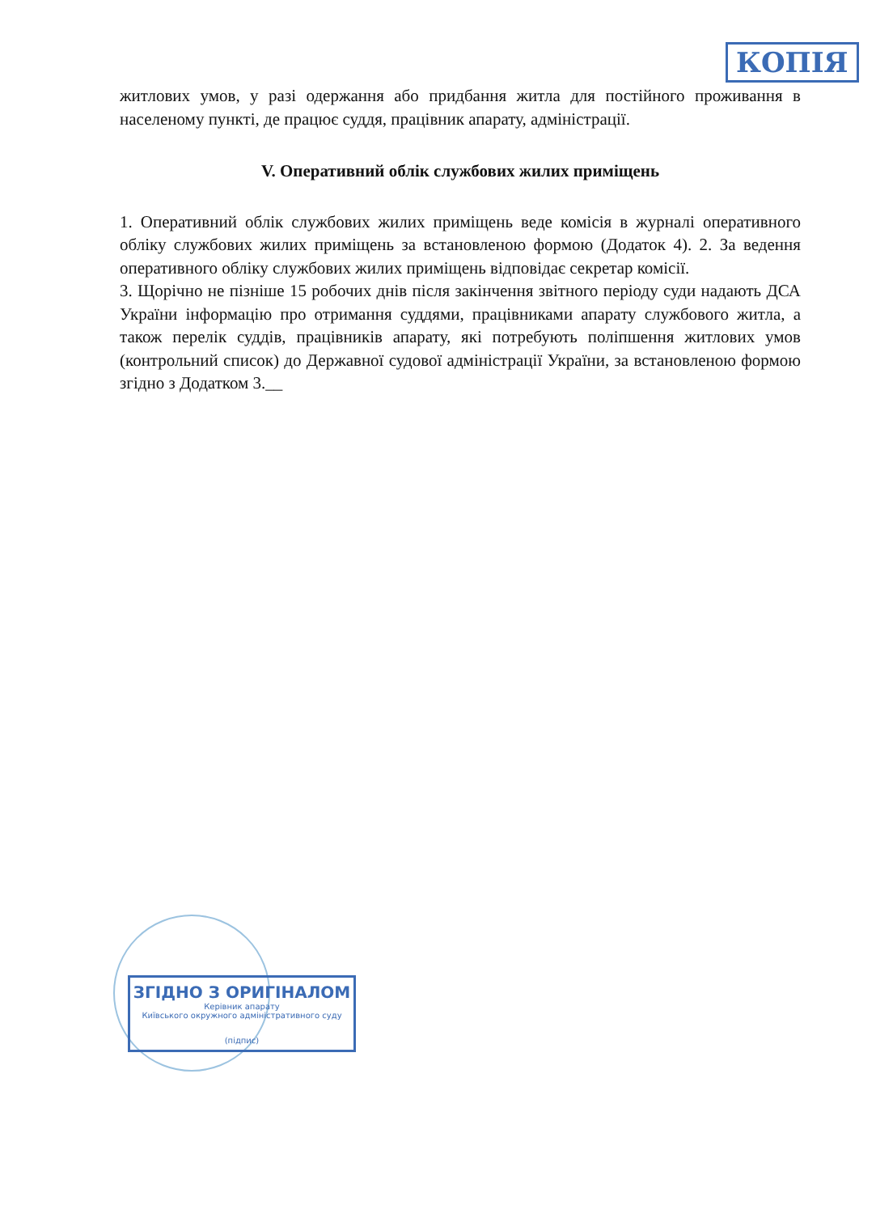КОПІЯ
житлових умов, у разі одержання або придбання житла для постійного проживання в населеному пункті, де працює суддя, працівник апарату, адміністрації.
V. Оперативний облік службових жилих приміщень
1. Оперативний облік службових жилих приміщень веде комісія в журналі оперативного обліку службових жилих приміщень за встановленою формою (Додаток 4). 2. За ведення оперативного обліку службових жилих приміщень відповідає секретар комісії.
3. Щорічно не пізніше 15 робочих днів після закінчення звітного періоду суди надають ДСА України інформацію про отримання суддями, працівниками апарату службового житла, а також перелік суддів, працівників апарату, які потребують поліпшення житлових умов (контрольний список) до Державної судової адміністрації України, за встановленою формою згідно з Додатком 3.__
ЗГІДНО З ОРИГІНАЛОМ
Керівник апарату
Київського окружного адміністративного суду
(підпис)